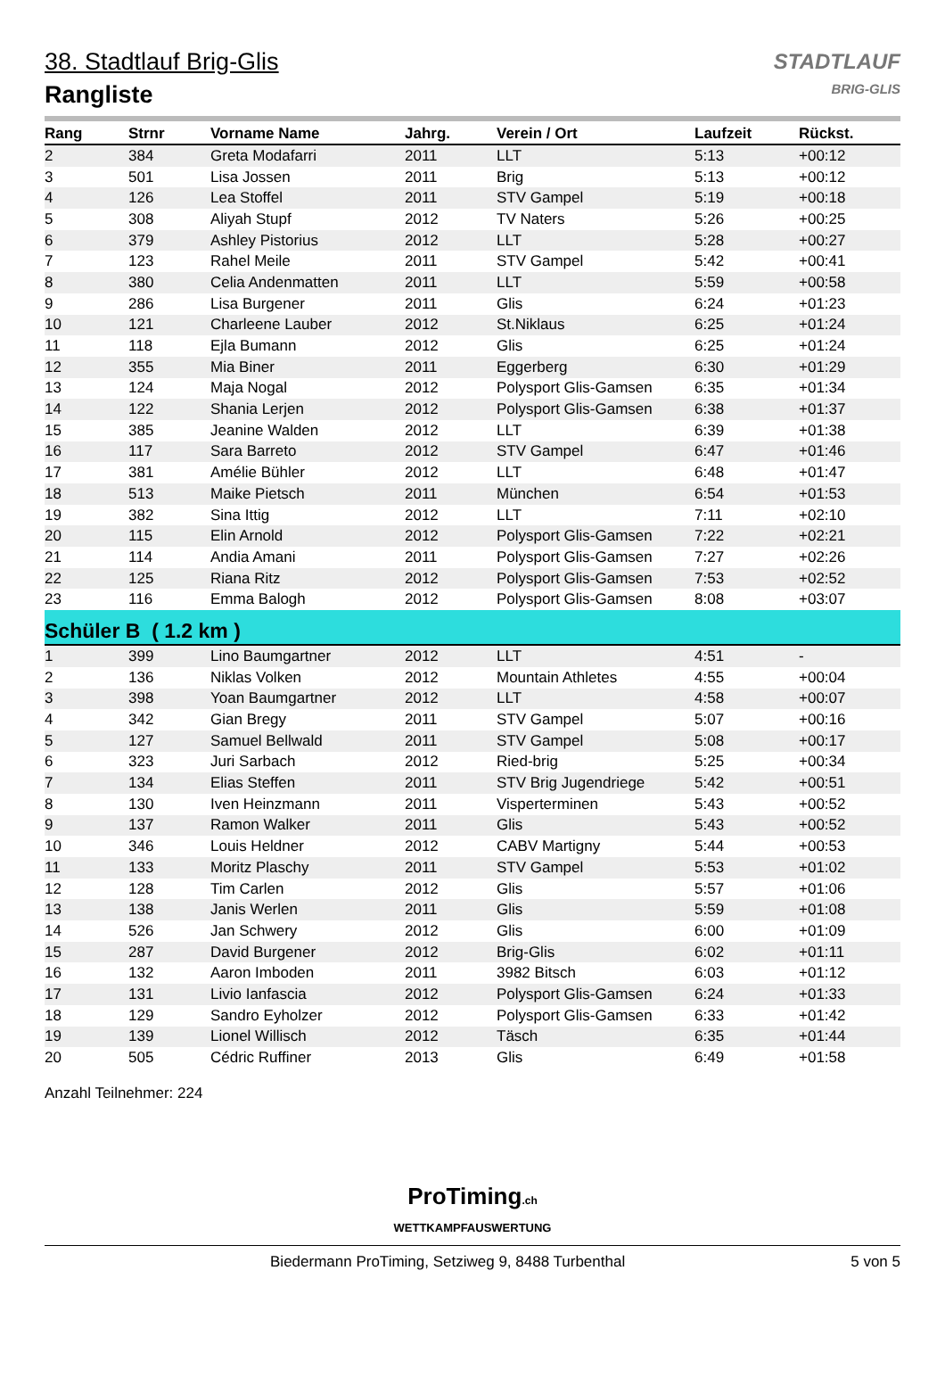STADTLAUF
BRIG-GLIS
38. Stadtlauf Brig-Glis
Rangliste
| Rang | Strnr | Vorname Name | Jahrg. | Verein / Ort | Laufzeit | Rückst. |
| --- | --- | --- | --- | --- | --- | --- |
| 2 | 384 | Greta Modafarri | 2011 | LLT | 5:13 | +00:12 |
| 3 | 501 | Lisa Jossen | 2011 | Brig | 5:13 | +00:12 |
| 4 | 126 | Lea Stoffel | 2011 | STV Gampel | 5:19 | +00:18 |
| 5 | 308 | Aliyah Stupf | 2012 | TV Naters | 5:26 | +00:25 |
| 6 | 379 | Ashley Pistorius | 2012 | LLT | 5:28 | +00:27 |
| 7 | 123 | Rahel Meile | 2011 | STV Gampel | 5:42 | +00:41 |
| 8 | 380 | Celia Andenmatten | 2011 | LLT | 5:59 | +00:58 |
| 9 | 286 | Lisa Burgener | 2011 | Glis | 6:24 | +01:23 |
| 10 | 121 | Charleene Lauber | 2012 | St.Niklaus | 6:25 | +01:24 |
| 11 | 118 | Ejla Bumann | 2012 | Glis | 6:25 | +01:24 |
| 12 | 355 | Mia Biner | 2011 | Eggerberg | 6:30 | +01:29 |
| 13 | 124 | Maja Nogal | 2012 | Polysport Glis-Gamsen | 6:35 | +01:34 |
| 14 | 122 | Shania Lerjen | 2012 | Polysport Glis-Gamsen | 6:38 | +01:37 |
| 15 | 385 | Jeanine Walden | 2012 | LLT | 6:39 | +01:38 |
| 16 | 117 | Sara Barreto | 2012 | STV Gampel | 6:47 | +01:46 |
| 17 | 381 | Amélie Bühler | 2012 | LLT | 6:48 | +01:47 |
| 18 | 513 | Maike Pietsch | 2011 | München | 6:54 | +01:53 |
| 19 | 382 | Sina Ittig | 2012 | LLT | 7:11 | +02:10 |
| 20 | 115 | Elin Arnold | 2012 | Polysport Glis-Gamsen | 7:22 | +02:21 |
| 21 | 114 | Andia Amani | 2011 | Polysport Glis-Gamsen | 7:27 | +02:26 |
| 22 | 125 | Riana Ritz | 2012 | Polysport Glis-Gamsen | 7:53 | +02:52 |
| 23 | 116 | Emma Balogh | 2012 | Polysport Glis-Gamsen | 8:08 | +03:07 |
| Schüler B ( 1.2 km ) | | | | | | |
| 1 | 399 | Lino Baumgartner | 2012 | LLT | 4:51 | - |
| 2 | 136 | Niklas Volken | 2012 | Mountain Athletes | 4:55 | +00:04 |
| 3 | 398 | Yoan Baumgartner | 2012 | LLT | 4:58 | +00:07 |
| 4 | 342 | Gian Bregy | 2011 | STV Gampel | 5:07 | +00:16 |
| 5 | 127 | Samuel Bellwald | 2011 | STV Gampel | 5:08 | +00:17 |
| 6 | 323 | Juri Sarbach | 2012 | Ried-brig | 5:25 | +00:34 |
| 7 | 134 | Elias Steffen | 2011 | STV Brig Jugendriege | 5:42 | +00:51 |
| 8 | 130 | Iven Heinzmann | 2011 | Visperterminen | 5:43 | +00:52 |
| 9 | 137 | Ramon Walker | 2011 | Glis | 5:43 | +00:52 |
| 10 | 346 | Louis Heldner | 2012 | CABV Martigny | 5:44 | +00:53 |
| 11 | 133 | Moritz Plaschy | 2011 | STV Gampel | 5:53 | +01:02 |
| 12 | 128 | Tim Carlen | 2012 | Glis | 5:57 | +01:06 |
| 13 | 138 | Janis Werlen | 2011 | Glis | 5:59 | +01:08 |
| 14 | 526 | Jan Schwery | 2012 | Glis | 6:00 | +01:09 |
| 15 | 287 | David Burgener | 2012 | Brig-Glis | 6:02 | +01:11 |
| 16 | 132 | Aaron Imboden | 2011 | 3982 Bitsch | 6:03 | +01:12 |
| 17 | 131 | Livio Ianfascia | 2012 | Polysport Glis-Gamsen | 6:24 | +01:33 |
| 18 | 129 | Sandro Eyholzer | 2012 | Polysport Glis-Gamsen | 6:33 | +01:42 |
| 19 | 139 | Lionel Willisch | 2012 | Täsch | 6:35 | +01:44 |
| 20 | 505 | Cédric Ruffiner | 2013 | Glis | 6:49 | +01:58 |
Anzahl Teilnehmer: 224
ProTiming.ch
WETTKAMPFAUSWERTUNG
Biedermann ProTiming, Setziweg 9, 8488 Turbenthal 5 von 5